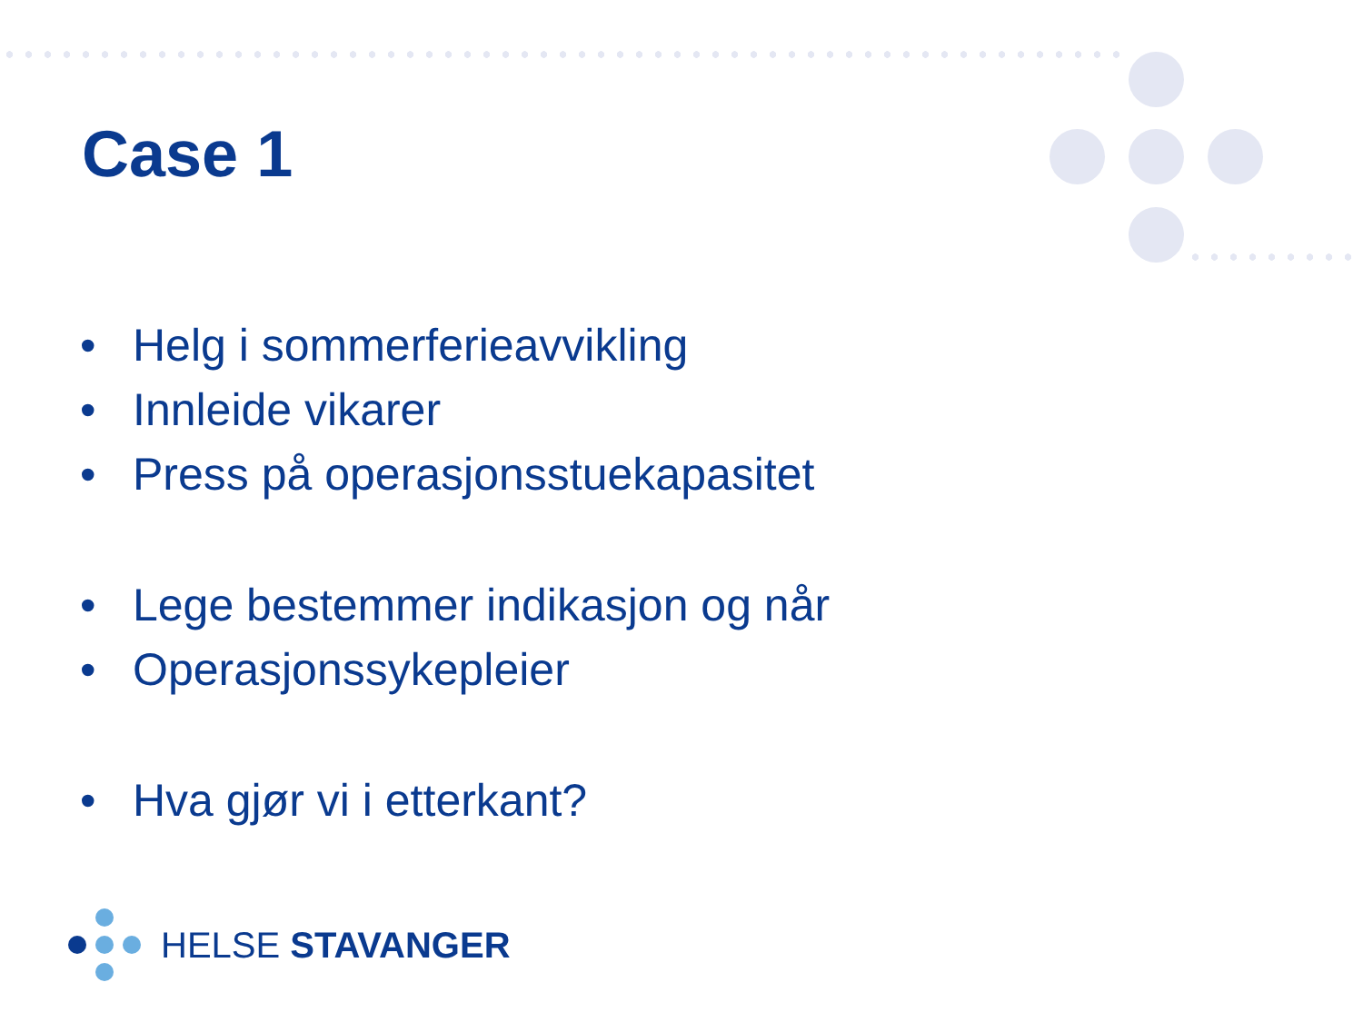Case 1
• Helg i sommerferieavvikling
• Innleide vikarer
• Press på operasjonsstuekapasitet
• Lege bestemmer indikasjon og når
• Operasjonssykepleier
• Hva gjør vi i etterkant?
HELSE STAVANGER